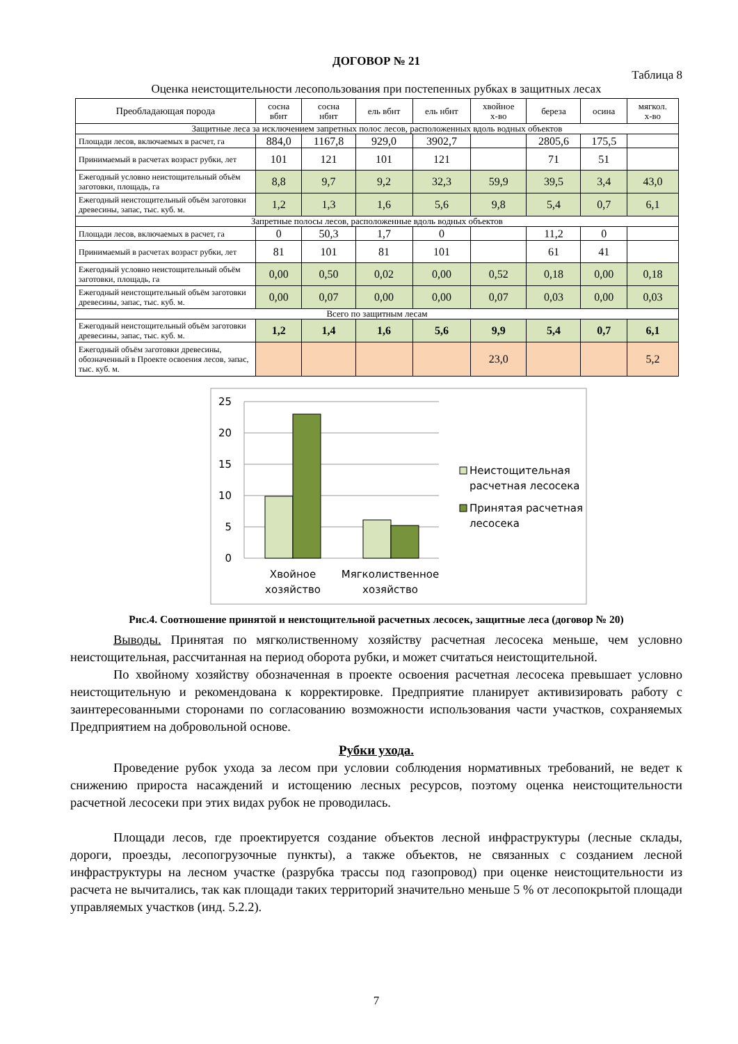ДОГОВОР № 21
Таблица 8
Оценка неистощительности лесопользования при постепенных рубках в защитных лесах
| Преобладающая порода | сосна вбнт | сосна нбнт | ель вбнт | ель нбнт | хвойное х-во | береза | осина | мягкол. х-во |
| --- | --- | --- | --- | --- | --- | --- | --- | --- |
| Защитные леса за исключением запретных полос лесов, расположенных вдоль водных объектов | | | | | | | | |
| Площади лесов, включаемых в расчет, га | 884,0 | 1167,8 | 929,0 | 3902,7 | | 2805,6 | 175,5 | |
| Принимаемый в расчетах возраст рубки, лет | 101 | 121 | 101 | 121 | | 71 | 51 | |
| Ежегодный условно неистощительный объём заготовки, площадь, га | 8,8 | 9,7 | 9,2 | 32,3 | 59,9 | 39,5 | 3,4 | 43,0 |
| Ежегодный неистощительный объём заготовки древесины, запас, тыс. куб. м. | 1,2 | 1,3 | 1,6 | 5,6 | 9,8 | 5,4 | 0,7 | 6,1 |
| Запретные полосы лесов, расположенные вдоль водных объектов | | | | | | | | |
| Площади лесов, включаемых в расчет, га | 0 | 50,3 | 1,7 | 0 | | 11,2 | 0 | |
| Принимаемый в расчетах возраст рубки, лет | 81 | 101 | 81 | 101 | | 61 | 41 | |
| Ежегодный условно неистощительный объём заготовки, площадь, га | 0,00 | 0,50 | 0,02 | 0,00 | 0,52 | 0,18 | 0,00 | 0,18 |
| Ежегодный неистощительный объём заготовки древесины, запас, тыс. куб. м. | 0,00 | 0,07 | 0,00 | 0,00 | 0,07 | 0,03 | 0,00 | 0,03 |
| Всего по защитным лесам | | | | | | | | |
| Ежегодный неистощительный объём заготовки древесины, запас, тыс. куб. м. | 1,2 | 1,4 | 1,6 | 5,6 | 9,9 | 5,4 | 0,7 | 6,1 |
| Ежегодный объём заготовки древесины, обозначенный в Проекте освоения лесов, запас, тыс. куб. м. | | | | | 23,0 | | | 5,2 |
25
20
15
10
5
0
Хвойное
хозяйство
Мягколиственное
хозяйство
Неистощительная
расчетная лесосека
Принятая расчетная
лесосека
Рис.4. Соотношение принятой и неистощительной расчетных лесосек, защитные леса (договор № 20)
Выводы. Принятая по мягколиственному хозяйству расчетная лесосека меньше, чем условно неистощительная, рассчитанная на период оборота рубки, и может считаться неистощительной.
По хвойному хозяйству обозначенная в проекте освоения расчетная лесосека превышает условно неистощительную и рекомендована к корректировке. Предприятие планирует активизировать работу с заинтересованными сторонами по согласованию возможности использования части участков, сохраняемых Предприятием на добровольной основе.
Рубки ухода.
Проведение рубок ухода за лесом при условии соблюдения нормативных требований, не ведет к снижению прироста насаждений и истощению лесных ресурсов, поэтому оценка неистощительности расчетной лесосеки при этих видах рубок не проводилась.
Площади лесов, где проектируется создание объектов лесной инфраструктуры (лесные склады, дороги, проезды, лесопогрузочные пункты), а также объектов, не связанных с созданием лесной инфраструктуры на лесном участке (разрубка трассы под газопровод) при оценке неистощительности из расчета не вычитались, так как площади таких территорий значительно меньше 5 % от лесопокрытой площади управляемых участков (инд. 5.2.2).
7